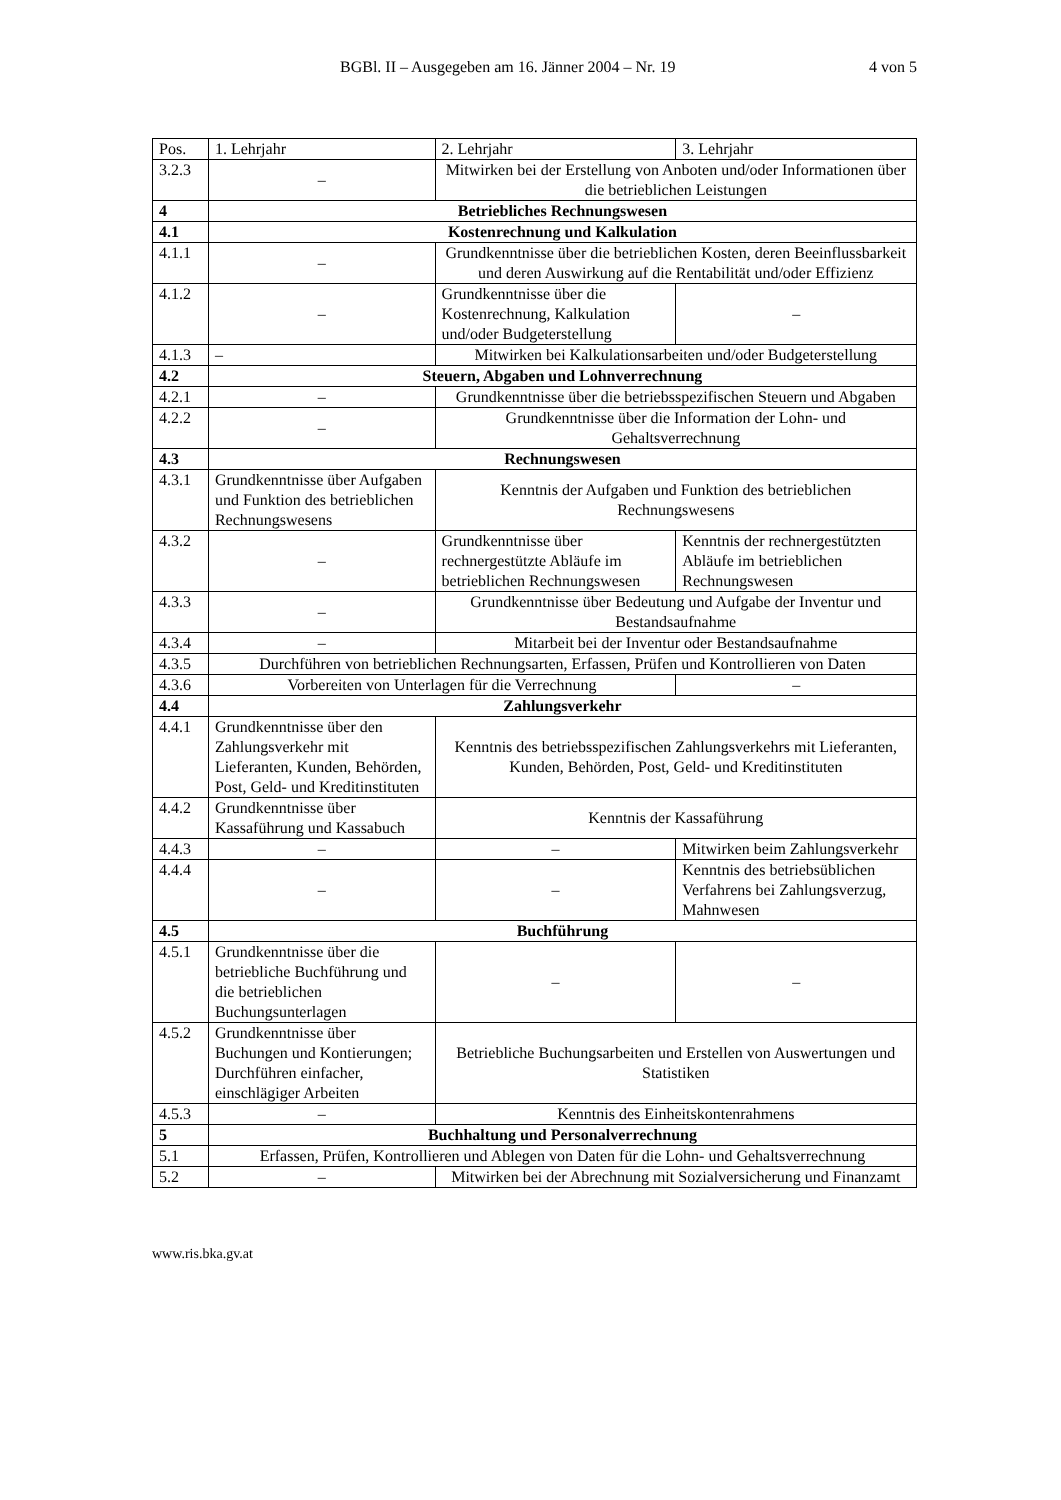BGBl. II – Ausgegeben am 16. Jänner 2004 – Nr. 19 4 von 5
| Pos. | 1. Lehrjahr | 2. Lehrjahr | 3. Lehrjahr |
| --- | --- | --- | --- |
| 3.2.3 | – | Mitwirken bei der Erstellung von Anboten und/oder Informationen über die betrieblichen Leistungen | |
| 4 | Betriebliches Rechnungswesen | | |
| 4.1 | Kostenrechnung und Kalkulation | | |
| 4.1.1 | – | Grundkenntnisse über die betrieblichen Kosten, deren Beeinflussbarkeit und deren Auswirkung auf die Rentabilität und/oder Effizienz | |
| 4.1.2 | – | Grundkenntnisse über die Kostenrechnung, Kalkulation und/oder Budgeterstellung | – |
| 4.1.3 | – | Mitwirken bei Kalkulationsarbeiten und/oder Budgeterstellung | |
| 4.2 | Steuern, Abgaben und Lohnverrechnung | | |
| 4.2.1 | – | Grundkenntnisse über die betriebsspezifischen Steuern und Abgaben | |
| 4.2.2 | – | Grundkenntnisse über die Information der Lohn- und Gehaltsverrechnung | |
| 4.3 | Rechnungswesen | | |
| 4.3.1 | Grundkenntnisse über Aufgaben und Funktion des betrieblichen Rechnungswesens | Kenntnis der Aufgaben und Funktion des betrieblichen Rechnungswesens | |
| 4.3.2 | – | Grundkenntnisse über rechnergestützte Abläufe im betrieblichen Rechnungswesen | Kenntnis der rechnergestützten Abläufe im betrieblichen Rechnungswesen |
| 4.3.3 | – | Grundkenntnisse über Bedeutung und Aufgabe der Inventur und Bestandsaufnahme | |
| 4.3.4 | – | Mitarbeit bei der Inventur oder Bestandsaufnahme | |
| 4.3.5 | Durchführen von betrieblichen Rechnungsarten, Erfassen, Prüfen und Kontrollieren von Daten | | |
| 4.3.6 | Vorbereiten von Unterlagen für die Verrechnung | | – |
| 4.4 | Zahlungsverkehr | | |
| 4.4.1 | Grundkenntnisse über den Zahlungsverkehr mit Lieferanten, Kunden, Behörden, Post, Geld- und Kreditinstituten | Kenntnis des betriebsspezifischen Zahlungsverkehrs mit Lieferanten, Kunden, Behörden, Post, Geld- und Kreditinstituten | |
| 4.4.2 | Grundkenntnisse über Kassaführung und Kassabuch | Kenntnis der Kassaführung | |
| 4.4.3 | – | – | Mitwirken beim Zahlungsverkehr |
| 4.4.4 | – | – | Kenntnis des betriebsüblichen Verfahrens bei Zahlungsverzug, Mahnwesen |
| 4.5 | Buchführung | | |
| 4.5.1 | Grundkenntnisse über die betriebliche Buchführung und die betrieblichen Buchungsunterlagen | – | – |
| 4.5.2 | Grundkenntnisse über Buchungen und Kontierungen; Durchführen einfacher, einschlägiger Arbeiten | Betriebliche Buchungsarbeiten und Erstellen von Auswertungen und Statistiken | |
| 4.5.3 | – | Kenntnis des Einheitskontenrahmens | |
| 5 | Buchhaltung und Personalverrechnung | | |
| 5.1 | Erfassen, Prüfen, Kontrollieren und Ablegen von Daten für die Lohn- und Gehaltsverrechnung | | |
| 5.2 | – | Mitwirken bei der Abrechnung mit Sozialversicherung und Finanzamt | |
www.ris.bka.gv.at